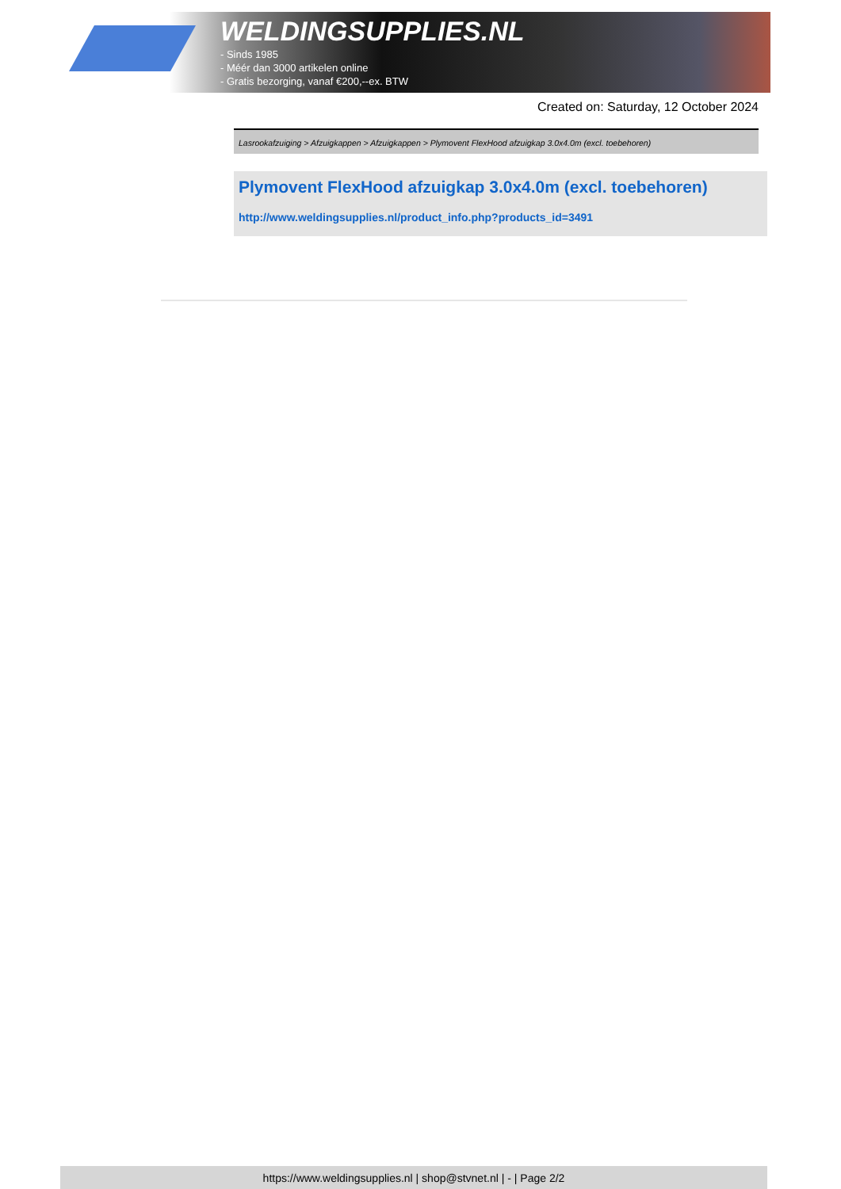WELDINGSUPPLIES.NL
- Sinds 1985
- Méér dan 3000 artikelen online
- Gratis bezorging, vanaf €200,--ex. BTW
Created on: Saturday, 12 October 2024
Lasrookafzuiging > Afzuigkappen > Afzuigkappen > Plymovent FlexHood afzuigkap 3.0x4.0m (excl. toebehoren)
Plymovent FlexHood afzuigkap 3.0x4.0m (excl. toebehoren)
http://www.weldingsupplies.nl/product_info.php?products_id=3491
https://www.weldingsupplies.nl | shop@stvnet.nl | - | Page 2/2